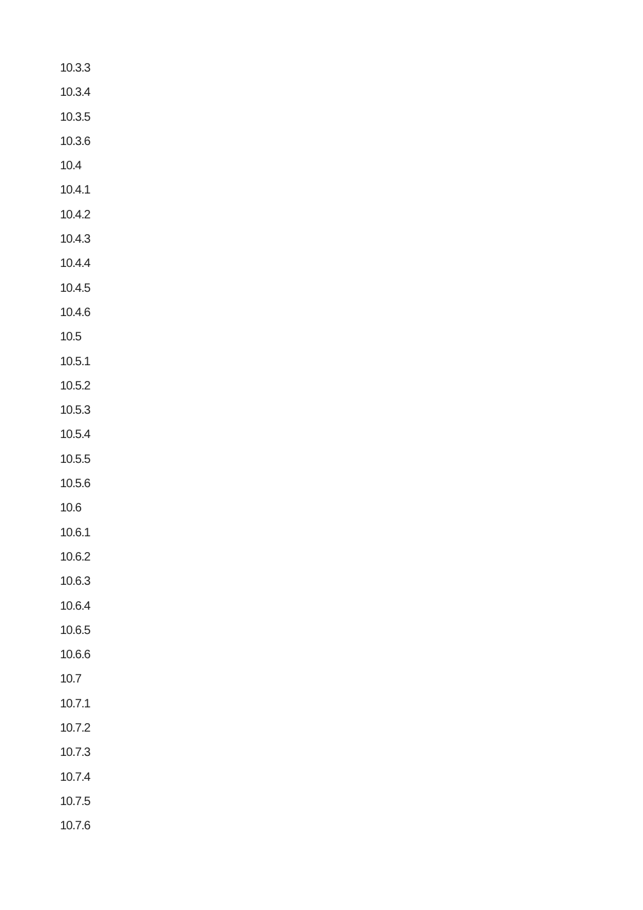10.3.3
10.3.4
10.3.5
10.3.6
10.4
10.4.1
10.4.2
10.4.3
10.4.4
10.4.5
10.4.6
10.5
10.5.1
10.5.2
10.5.3
10.5.4
10.5.5
10.5.6
10.6
10.6.1
10.6.2
10.6.3
10.6.4
10.6.5
10.6.6
10.7
10.7.1
10.7.2
10.7.3
10.7.4
10.7.5
10.7.6